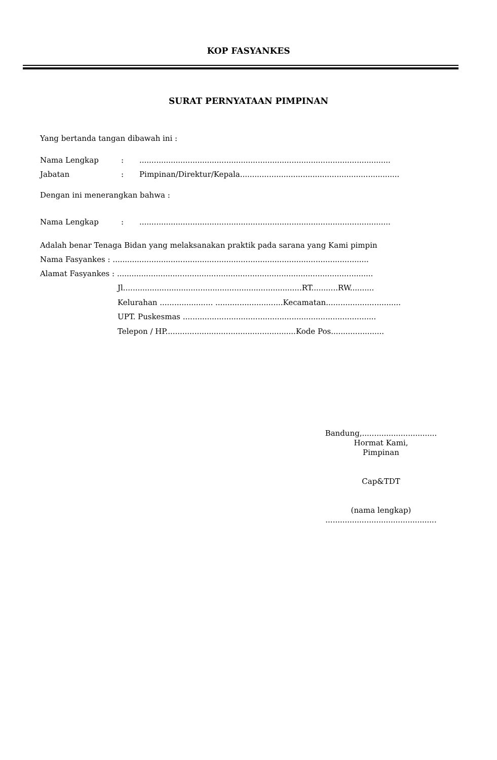KOP FASYANKES
SURAT PERNYATAAN PIMPINAN
Yang bertanda tangan dibawah ini :
Nama Lengkap:........................................................................................................
Jabatan: Pimpinan/Direktur/Kepala..................................................................
Dengan ini menerangkan bahwa :
Nama Lengkap:........................................................................................................
Adalah benar Tenaga Bidan yang melaksanakan praktik pada sarana yang Kami pimpin
Nama Fasyankes : ..........................................................................................................
Alamat Fasyankes : ..........................................................................................................
Jl..........................................................................RT...........RW..........
Kelurahan ...................... ............................Kecamatan...............................
UPT. Puskesmas ................................................................................
Telepon / HP......................................................Kode Pos......................
Bandung,...............................
Hormat Kami,
Pimpinan
Cap&TDT
(nama lengkap)
..............................................